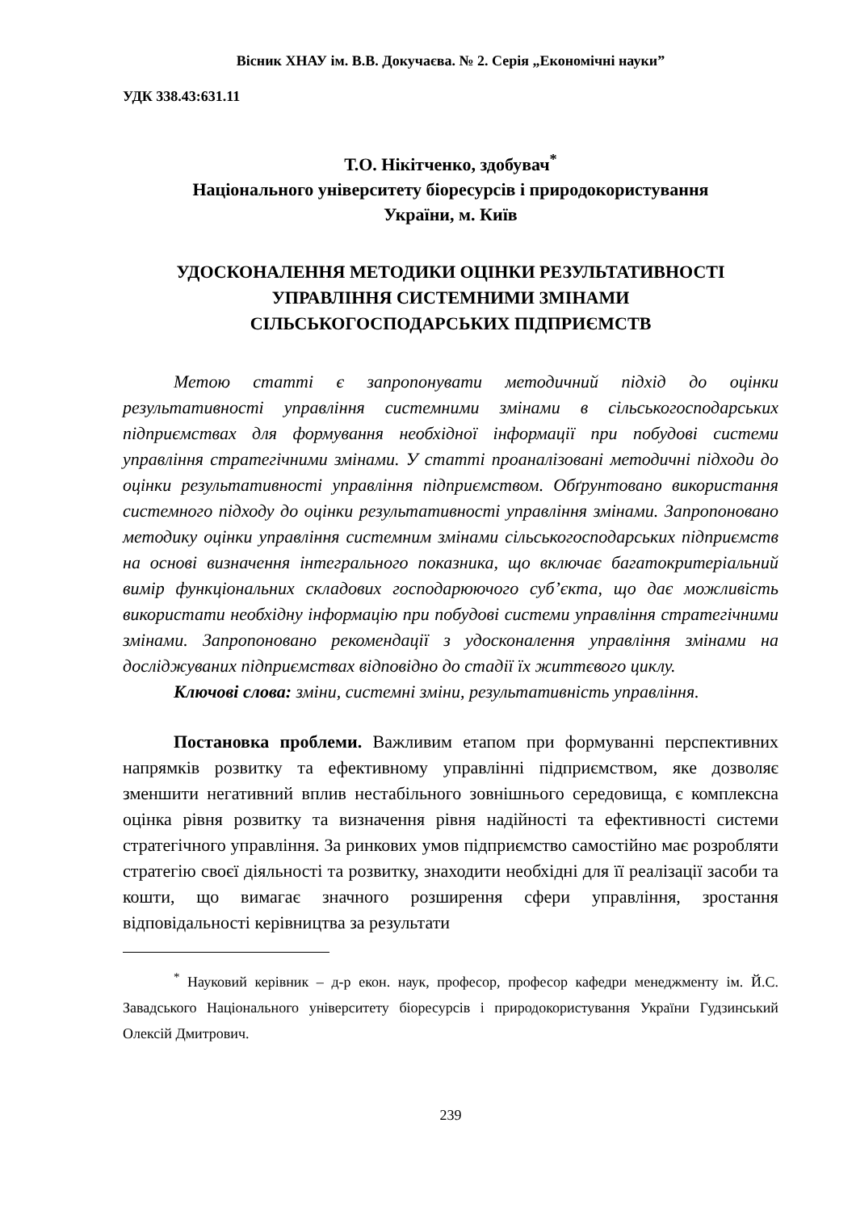Вісник ХНАУ ім. В.В. Докучаєва. № 2. Серія „Економічні науки”
УДК 338.43:631.11
Т.О. Нікітченко, здобувач<sup>*</sup>
Національного університету біоресурсів і природокористування
України, м. Київ
УДОСКОНАЛЕННЯ МЕТОДИКИ ОЦІНКИ РЕЗУЛЬТАТИВНОСТІ
УПРАВЛІННЯ СИСТЕМНИМИ ЗМІНАМИ
СІЛЬСЬКОГОСПОДАРСЬКИХ ПІДПРИЄМСТВ
Метою статті є запропонувати методичний підхід до оцінки результативності управління системними змінами в сільськогосподарських підприємствах для формування необхідної інформації при побудові системи управління стратегічними змінами. У статті проаналізовані методичні підходи до оцінки результативності управління підприємством. Обґрунтовано використання системного підходу до оцінки результативності управління змінами. Запропоновано методику оцінки управління системним змінами сільськогосподарських підприємств на основі визначення інтегрального показника, що включає багатокритеріальний вимір функціональних складових господарюючого суб’єкта, що дає можливість використати необхідну інформацію при побудові системи управління стратегічними змінами. Запропоновано рекомендації з удосконалення управління змінами на досліджуваних підприємствах відповідно до стадії їх життєвого циклу.
Ключові слова: зміни, системні зміни, результативність управління.
Постановка проблеми. Важливим етапом при формуванні перспективних напрямків розвитку та ефективному управлінні підприємством, яке дозволяє зменшити негативний вплив нестабільного зовнішнього середовища, є комплексна оцінка рівня розвитку та визначення рівня надійності та ефективності системи стратегічного управління. За ринкових умов підприємство самостійно має розробляти стратегію своєї діяльності та розвитку, знаходити необхідні для її реалізації засоби та кошти, що вимагає значного розширення сфери управління, зростання відповідальності керівництва за результати
<sup>*</sup> Науковий керівник – д-р екон. наук, професор, професор кафедри менеджменту ім. Й.С. Завадського Національного університету біоресурсів і природокористування України Гудзинський Олексій Дмитрович.
239